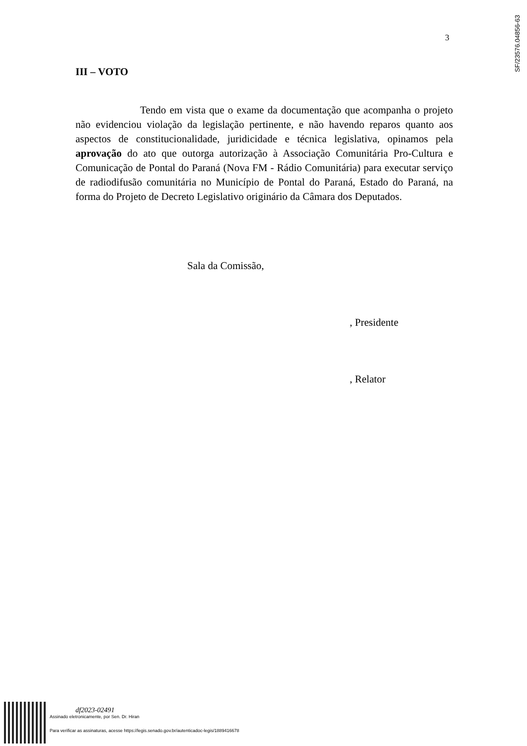SF/23576.04856-63
3
III – VOTO
Tendo em vista que o exame da documentação que acompanha o projeto não evidenciou violação da legislação pertinente, e não havendo reparos quanto aos aspectos de constitucionalidade, juridicidade e técnica legislativa, opinamos pela aprovação do ato que outorga autorização à Associação Comunitária Pro-Cultura e Comunicação de Pontal do Paraná (Nova FM - Rádio Comunitária) para executar serviço de radiodifusão comunitária no Município de Pontal do Paraná, Estado do Paraná, na forma do Projeto de Decreto Legislativo originário da Câmara dos Deputados.
Sala da Comissão,
, Presidente
, Relator
df2023-02491
Assinado eletronicamente, por Sen. Dr. Hiran
Para verificar as assinaturas, acesse https://legis.senado.gov.br/autenticadoc-legis/1889416678